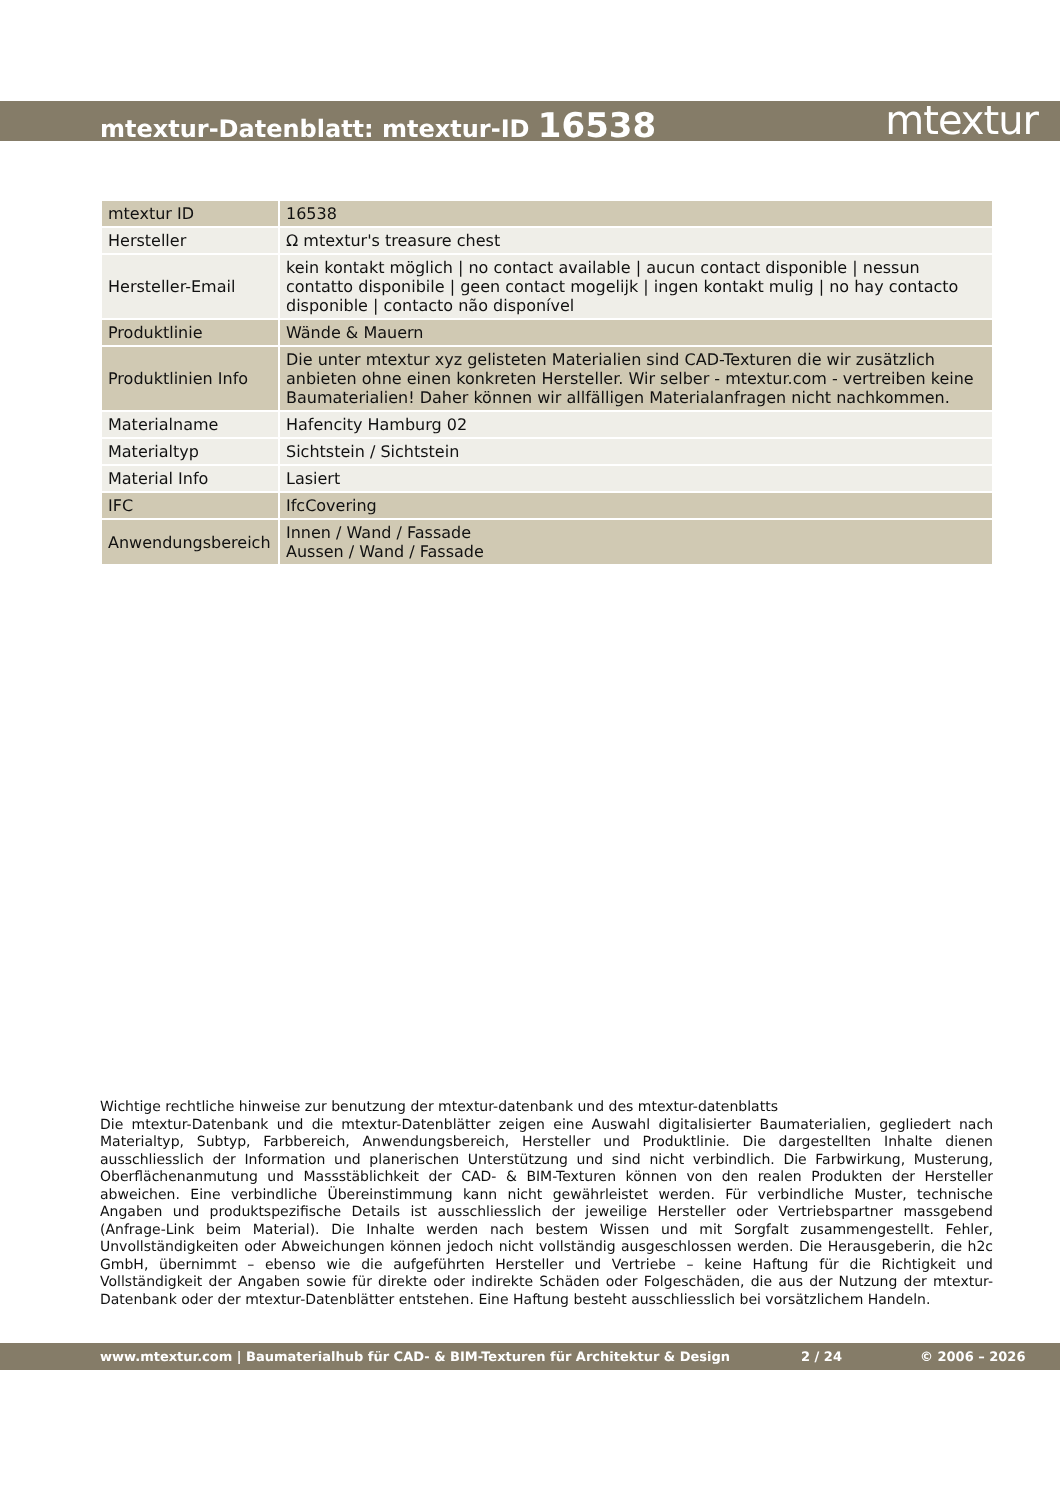mtextur-Datenblatt: mtextur-ID 16538
mtextur
| mtextur ID | 16538 |
| Hersteller | Ω mtextur's treasure chest |
| Hersteller-Email | kein kontakt möglich / no contact available / aucun contact disponible / nessun contatto disponibile / geen contact mogelijk / ingen kontakt mulig / no hay contacto disponible / contacto não disponível |
| Produktlinie | Wände & Mauern |
| Produktlinien Info | Die unter mtextur xyz gelisteten Materialien sind CAD-Texturen die wir zusätzlich anbieten ohne einen konkreten Hersteller. Wir selber - mtextur.com - vertreiben keine Baumaterialien! Daher können wir allfälligen Materialanfragen nicht nachkommen. |
| Materialname | Hafencity Hamburg 02 |
| Materialtyp | Sichtstein / Sichtstein |
| Material Info | Lasiert |
| IFC | IfcCovering |
| Anwendungsbereich | Innen / Wand / Fassade Aussen / Wand / Fassade |
Wichtige rechtliche hinweise zur benutzung der mtextur-datenbank und des mtextur-datenblatts
Die mtextur-Datenbank und die mtextur-Datenblätter zeigen eine Auswahl digitalisierter Baumaterialien, gegliedert nach Materialtyp, Subtyp, Farbbereich, Anwendungsbereich, Hersteller und Produktlinie. Die dargestellten Inhalte dienen ausschliesslich der Information und planerischen Unterstützung und sind nicht verbindlich. Die Farbwirkung, Musterung, Oberflächenanmutung und Massstäblichkeit der CAD- & BIM-Texturen können von den realen Produkten der Hersteller abweichen. Eine verbindliche Übereinstimmung kann nicht gewährleistet werden. Für verbindliche Muster, technische Angaben und produktspezifische Details ist ausschliesslich der jeweilige Hersteller oder Vertriebspartner massgebend (Anfrage-Link beim Material). Die Inhalte werden nach bestem Wissen und mit Sorgfalt zusammengestellt. Fehler, Unvollständigkeiten oder Abweichungen können jedoch nicht vollständig ausgeschlossen werden. Die Herausgeberin, die h2c GmbH, übernimmt – ebenso wie die aufgeführten Hersteller und Vertriebe – keine Haftung für die Richtigkeit und Vollständigkeit der Angaben sowie für direkte oder indirekte Schäden oder Folgeschäden, die aus der Nutzung der mtextur-Datenbank oder der mtextur-Datenblätter entstehen. Eine Haftung besteht ausschliesslich bei vorsätzlichem Handeln.
www.mtextur.com | Baumaterialhub für CAD- & BIM-Texturen für Architektur & Design 2 / 24 © 2006 – 2026